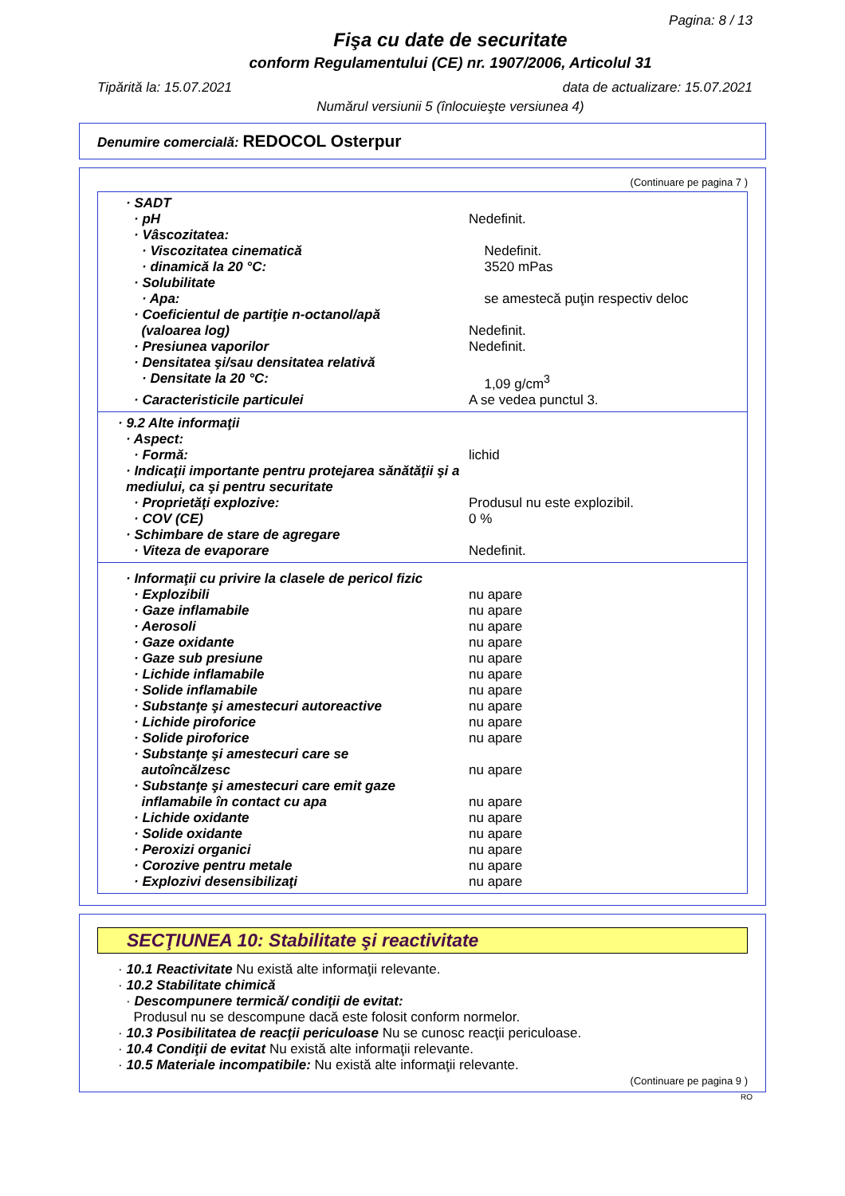Pagina: 8 / 13
Fişa cu date de securitate
conform Regulamentului (CE) nr. 1907/2006, Articolul 31
Tipărită la: 15.07.2021 data de actualizare: 15.07.2021
Numărul versiunii 5 (înlocuieşte versiunea 4)
Denumire comercială: REDOCOL Osterpur
(Continuare pe pagina 7 )
· SADT
· pH Nedefinit.
· Vâscozitatea:
· Viscozitatea cinematică Nedefinit.
· dinamică la 20 °C: 3520 mPas
· Solubilitate
· Apa: se amestecă puţin respectiv deloc
· Coeficientul de partiţie n-octanol/apă
(valoarea log)
Nedefinit.
· Presiunea vaporilor Nedefinit.
· Densitatea şi/sau densitatea relativă
· Densitate la 20 °C: 1,09 g/cm<sup>3</sup>
· Caracteristicile particulei A se vedea punctul 3.
· 9.2 Alte informaţii
· Aspect:
· Formă: lichid
· Indicaţii importante pentru protejarea sănătăţii şi a mediului, ca şi pentru securitate
· Proprietăţi explozive: Produsul nu este explozibil.
· COV (CE) 0 %
· Schimbare de stare de agregare
· Viteza de evaporare Nedefinit.
· Informaţii cu privire la clasele de pericol fizic
· Explozibili nu apare
· Gaze inflamabile nu apare
· Aerosoli nu apare
· Gaze oxidante nu apare
· Gaze sub presiune nu apare
· Lichide inflamabile nu apare
· Solide inflamabile nu apare
· Substanţe şi amestecuri autoreactive nu apare
· Lichide piroforice nu apare
· Solide piroforice nu apare
· Substanţe şi amestecuri care se
autoîncălzesc
nu apare
· Substanţe şi amestecuri care emit gaze
inflamabile în contact cu apa
nu apare
· Lichide oxidante nu apare
· Solide oxidante nu apare
· Peroxizi organici nu apare
· Corozive pentru metale nu apare
· Explozivi desensibilizaţi nu apare
SECŢIUNEA 10: Stabilitate şi reactivitate
· 10.1 Reactivitate Nu există alte informaţii relevante.
· 10.2 Stabilitate chimică
· Descompunere termică/ condiţii de evitat:
Produsul nu se descompune dacă este folosit conform normelor.
· 10.3 Posibilitatea de reacţii periculoase Nu se cunosc reacţii periculoase.
· 10.4 Condiţii de evitat Nu există alte informaţii relevante.
· 10.5 Materiale incompatibile: Nu există alte informaţii relevante.
(Continuare pe pagina 9 )
RO